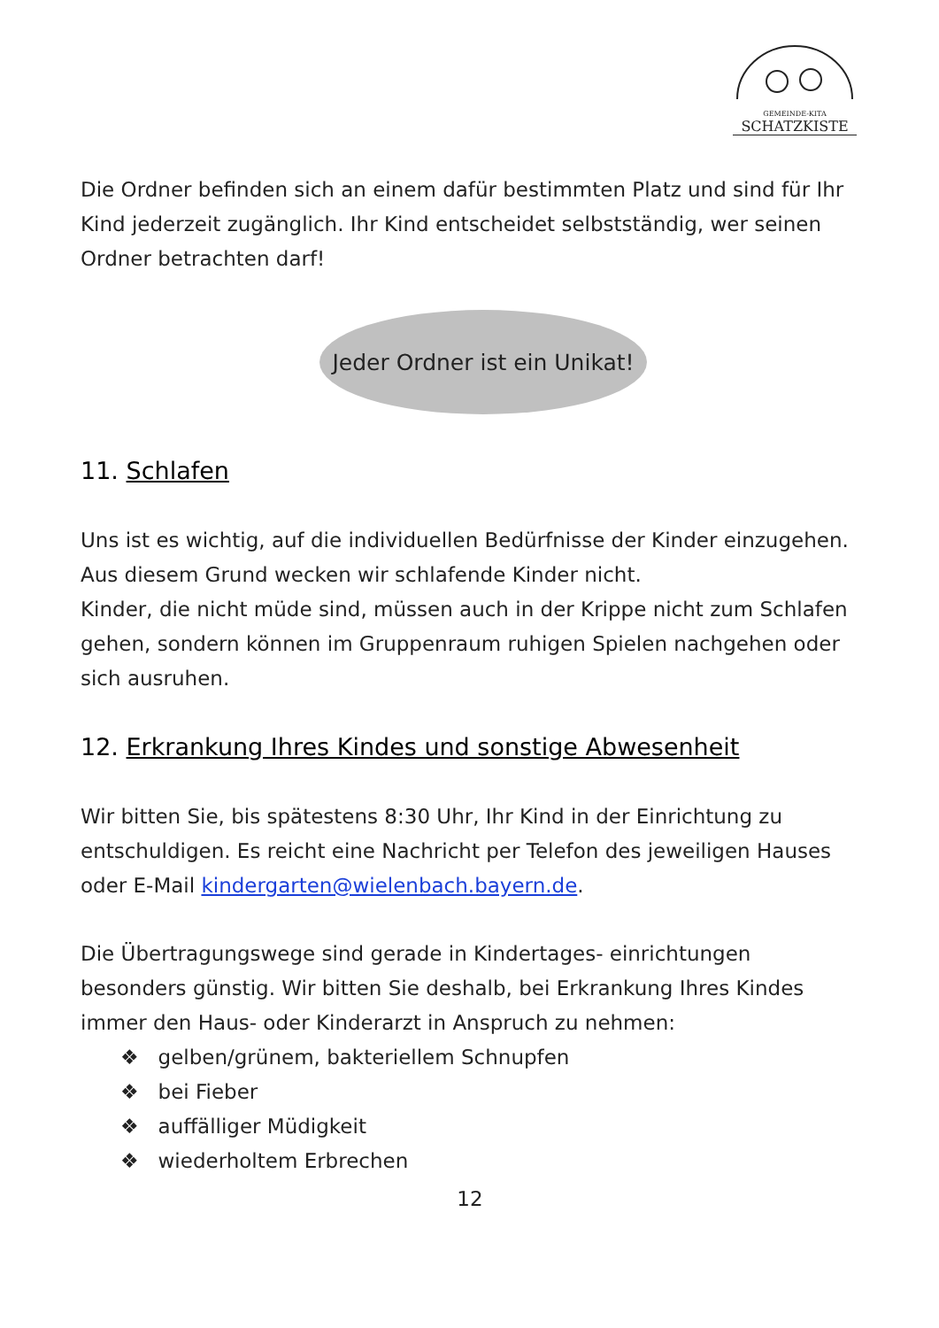GEMEINDE-KITA
SCHATZKISTE
Die Ordner befinden sich an einem dafür bestimmten Platz und sind für Ihr Kind jederzeit zugänglich. Ihr Kind entscheidet selbstständig, wer seinen Ordner betrachten darf!
Jeder Ordner ist ein Unikat!
11. Schlafen
Uns ist es wichtig, auf die individuellen Bedürfnisse der Kinder einzugehen. Aus diesem Grund wecken wir schlafende Kinder nicht.
Kinder, die nicht müde sind, müssen auch in der Krippe nicht zum Schlafen gehen, sondern können im Gruppenraum ruhigen Spielen nachgehen oder sich ausruhen.
12. Erkrankung Ihres Kindes und sonstige Abwesenheit
Wir bitten Sie, bis spätestens 8:30 Uhr, Ihr Kind in der Einrichtung zu entschuldigen. Es reicht eine Nachricht per Telefon des jeweiligen Hauses oder E-Mail kindergarten@wielenbach.bayern.de.
Die Übertragungswege sind gerade in Kindertages- einrichtungen besonders günstig. Wir bitten Sie deshalb, bei Erkrankung Ihres Kindes immer den Haus- oder Kinderarzt in Anspruch zu nehmen:
❖ gelben/grünem, bakteriellem Schnupfen
❖ bei Fieber
❖ auffälliger Müdigkeit
❖ wiederholtem Erbrechen
12